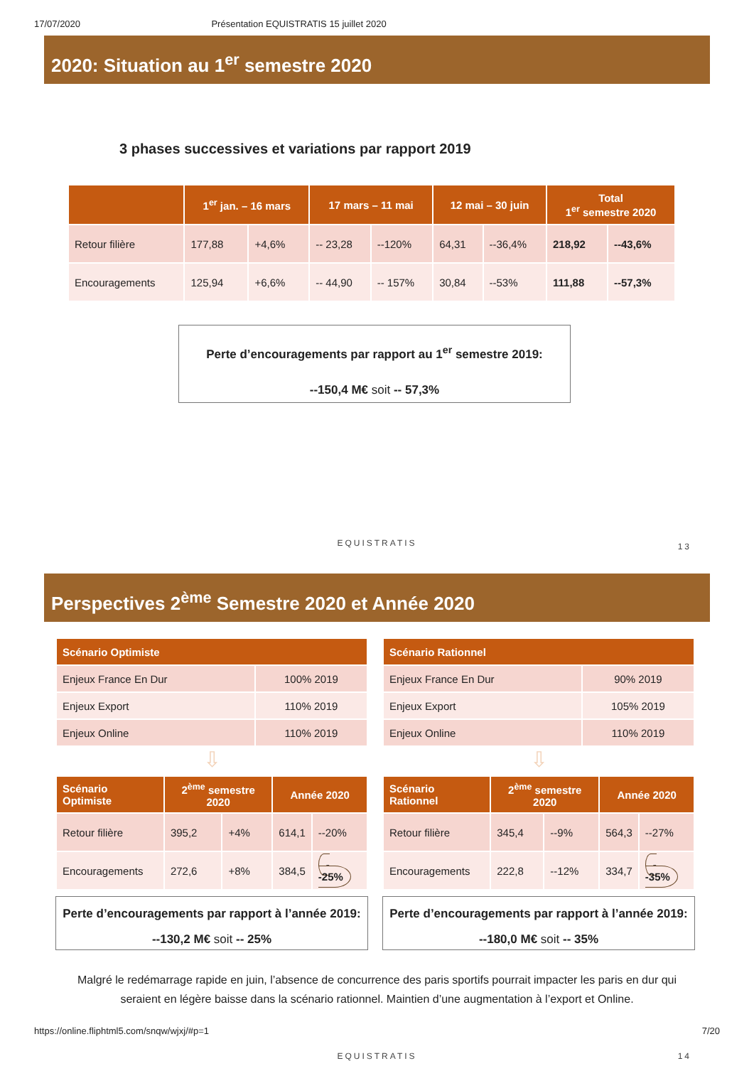17/07/2020 Présentation EQUISTRATIS 15 juillet 2020
2020: Situation au 1<sup>er</sup> semestre 2020
3 phases successives et variations par rapport 2019
| | 1<sup>er</sup> jan. – 16 mars | | 17 mars – 11 mai | | 12 mai – 30 juin | | Total 1<sup>er</sup> semestre 2020 | |
| --- | --- | --- | --- | --- | --- | --- | --- | --- |
| Retour filière | 177,88 | +4,6% | -- 23,28 | --120% | 64,31 | --36,4% | 218,92 | --43,6% |
| Encouragements | 125,94 | +6,6% | -- 44,90 | -- 157% | 30,84 | --53% | 111,88 | --57,3% |
Perte d’encouragements par rapport au 1<sup>er</sup> semestre 2019:
--150,4 M€ soit -- 57,3%
EQUISTRATIS 13
Perspectives 2<sup>ème</sup> Semestre 2020 et Année 2020
| Scénario Optimiste | |
| --- | --- |
| Enjeux France En Dur | 100% 2019 |
| Enjeux Export | 110% 2019 |
| Enjeux Online | 110% 2019 |
⇩
| Scénario Optimiste | 2<sup>ème</sup> semestre 2020 | | Année 2020 | |
| --- | --- | --- | --- | --- |
| Retour filière | 395,2 | +4% | 614,1 | --20% |
| Encouragements | 272,6 | +8% | 384,5 | --25% |
Perte d’encouragements par rapport à l’année 2019:
--130,2 M€ soit -- 25%
| Scénario Rationnel | |
| --- | --- |
| Enjeux France En Dur | 90% 2019 |
| Enjeux Export | 105% 2019 |
| Enjeux Online | 110% 2019 |
⇩
| Scénario Rationnel | 2<sup>ème</sup> semestre 2020 | | Année 2020 | |
| --- | --- | --- | --- | --- |
| Retour filière | 345,4 | --9% | 564,3 | --27% |
| Encouragements | 222,8 | --12% | 334,7 | --35% |
Perte d’encouragements par rapport à l’année 2019:
--180,0 M€ soit -- 35%
Malgré le redémarrage rapide en juin, l’absence de concurrence des paris sportifs pourrait impacter les paris en dur qui seraient en légère baisse dans la scénario rationnel. Maintien d’une augmentation à l’export et Online.
EQUISTRATIS 14
https://online.fliphtml5.com/snqw/wjxj/#p=1 7/20